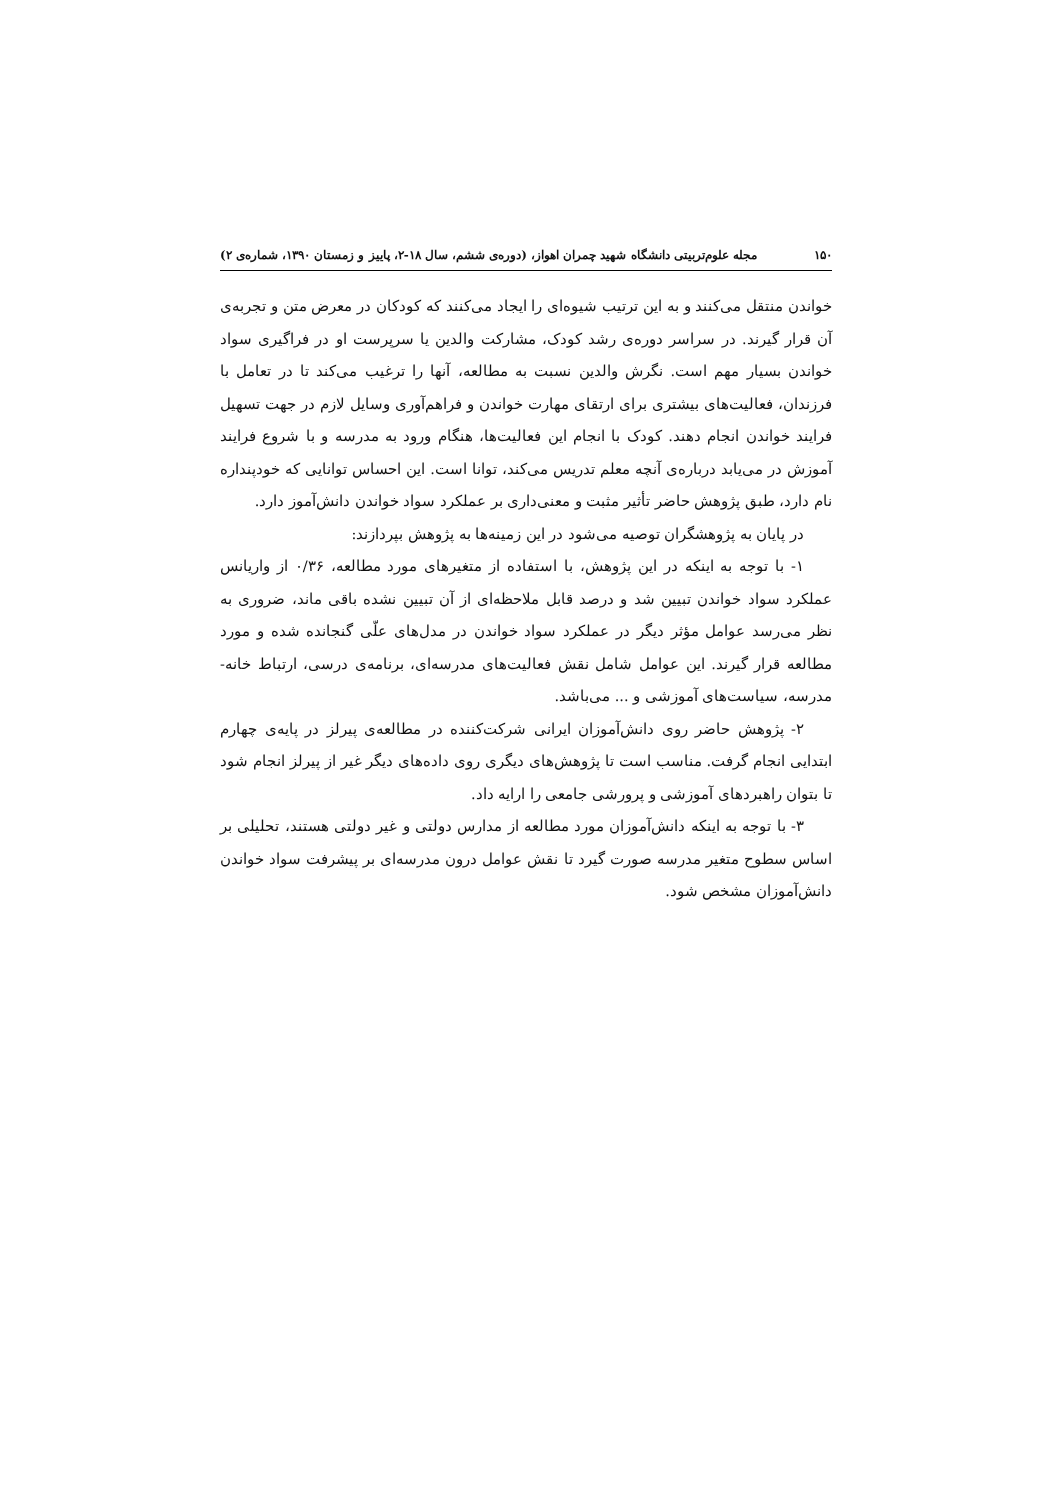۱۵۰ مجله علوم‌تربیتی دانشگاه شهید چمران اهواز، (دوره‌ی ششم، سال ۱۸-۲، پاییز و زمستان ۱۳۹۰، شماره‌ی ۲)
خواندن منتقل می‌کنند و به این ترتیب شیوه‌ای را ایجاد می‌کنند که کودکان در معرض متن و تجربه‌ی آن قرار گیرند. در سراسر دوره‌ی رشد کودک، مشارکت والدین یا سرپرست او در فراگیری سواد خواندن بسیار مهم است. نگرش والدین نسبت به مطالعه، آنها را ترغیب می‌کند تا در تعامل با فرزندان، فعالیت‌های بیشتری برای ارتقای مهارت خواندن و فراهم‌آوری وسایل لازم در جهت تسهیل فرایند خواندن انجام دهند. کودک با انجام این فعالیت‌ها، هنگام ورود به مدرسه و با شروع فرایند آموزش در می‌یابد درباره‌ی آنچه معلم تدریس می‌کند، توانا است. این احساس توانایی که خودپنداره نام دارد، طبق پژوهش حاضر تأثیر مثبت و معنی‌داری بر عملکرد سواد خواندن دانش‌آموز دارد.
در پایان به پژوهشگران توصیه می‌شود در این زمینه‌ها به پژوهش بپردازند:
۱- با توجه به اینکه در این پژوهش، با استفاده از متغیرهای مورد مطالعه، ۰/۳۶ از واریانس عملکرد سواد خواندن تبیین شد و درصد قابل ملاحظه‌ای از آن تبیین نشده باقی ماند، ضروری به نظر می‌رسد عوامل مؤثر دیگر در عملکرد سواد خواندن در مدل‌های علّی گنجانده شده و مورد مطالعه قرار گیرند. این عوامل شامل نقش فعالیت‌های مدرسه‌ای، برنامه‌ی درسی، ارتباط خانه- مدرسه، سیاست‌های آموزشی و ... می‌باشد.
۲- پژوهش حاضر روی دانش‌آموزان ایرانی شرکت‌کننده در مطالعه‌ی پیرلز در پایه‌ی چهارم ابتدایی انجام گرفت. مناسب است تا پژوهش‌های دیگری روی داده‌های دیگر غیر از پیرلز انجام شود تا بتوان راهبردهای آموزشی و پرورشی جامعی را ارایه داد.
۳- با توجه به اینکه دانش‌آموزان مورد مطالعه از مدارس دولتی و غیر دولتی هستند، تحلیلی بر اساس سطوح متغیر مدرسه صورت گیرد تا نقش عوامل درون مدرسه‌ای بر پیشرفت سواد خواندن دانش‌آموزان مشخص شود.